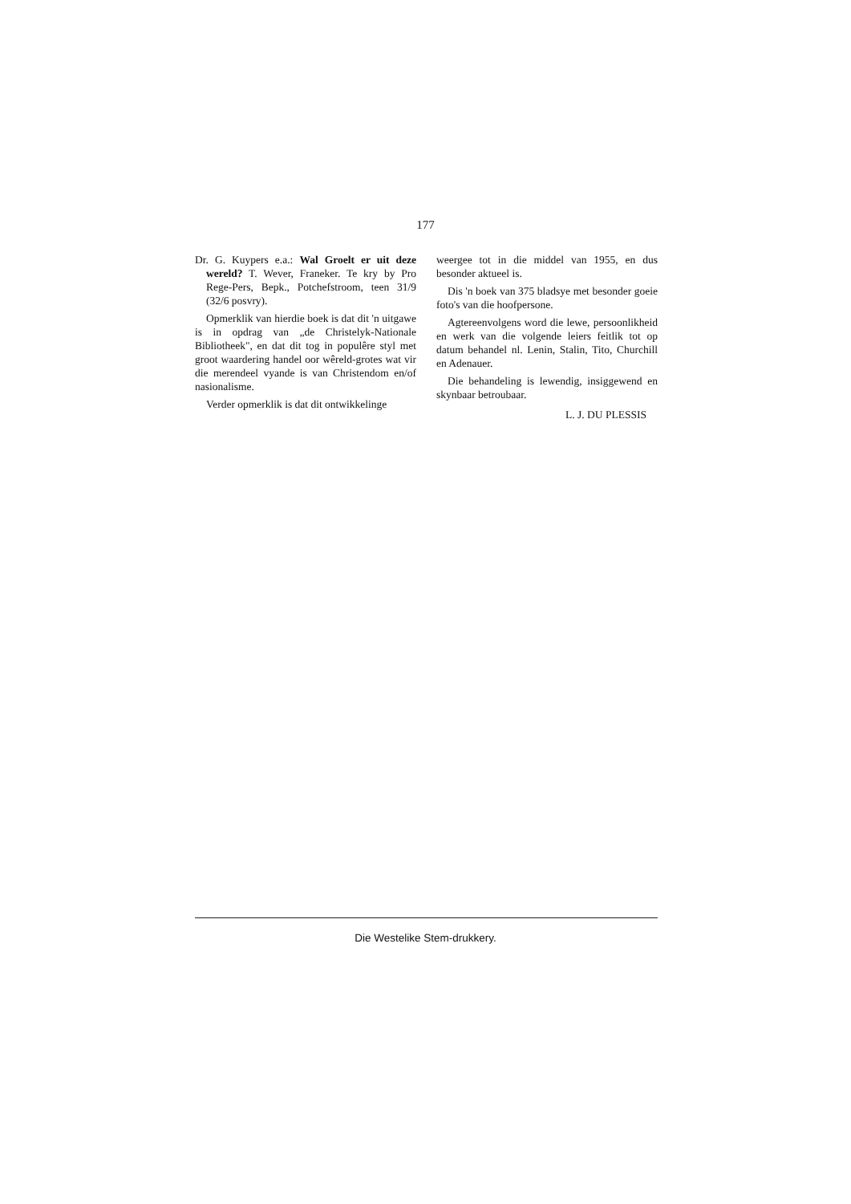177
Dr. G. Kuypers e.a.: Wal Groelt er uit deze wereld? T. Wever, Franeker. Te kry by Pro Rege-Pers, Bepk., Potchefstroom, teen 31/9 (32/6 posvry).
Opmerklik van hierdie boek is dat dit 'n uitgawe is in opdrag van „de Christelyk-Nationale Bibliotheek", en dat dit tog in populêre styl met groot waardering handel oor wêreld-grotes wat vir die merendeel vyande is van Christendom en/of nasionalisme.
Verder opmerklik is dat dit ontwikkelinge
weergee tot in die middel van 1955, en dus besonder aktueel is.
Dis 'n boek van 375 bladsye met besonder goeie foto's van die hoofpersone.
Agtereenvolgens word die lewe, persoonlikheid en werk van die volgende leiers feitlik tot op datum behandel nl. Lenin, Stalin, Tito, Churchill en Adenauer.
Die behandeling is lewendig, insiggewend en skynbaar betroubaar.
L. J. DU PLESSIS
Die Westelike Stem-drukkery.